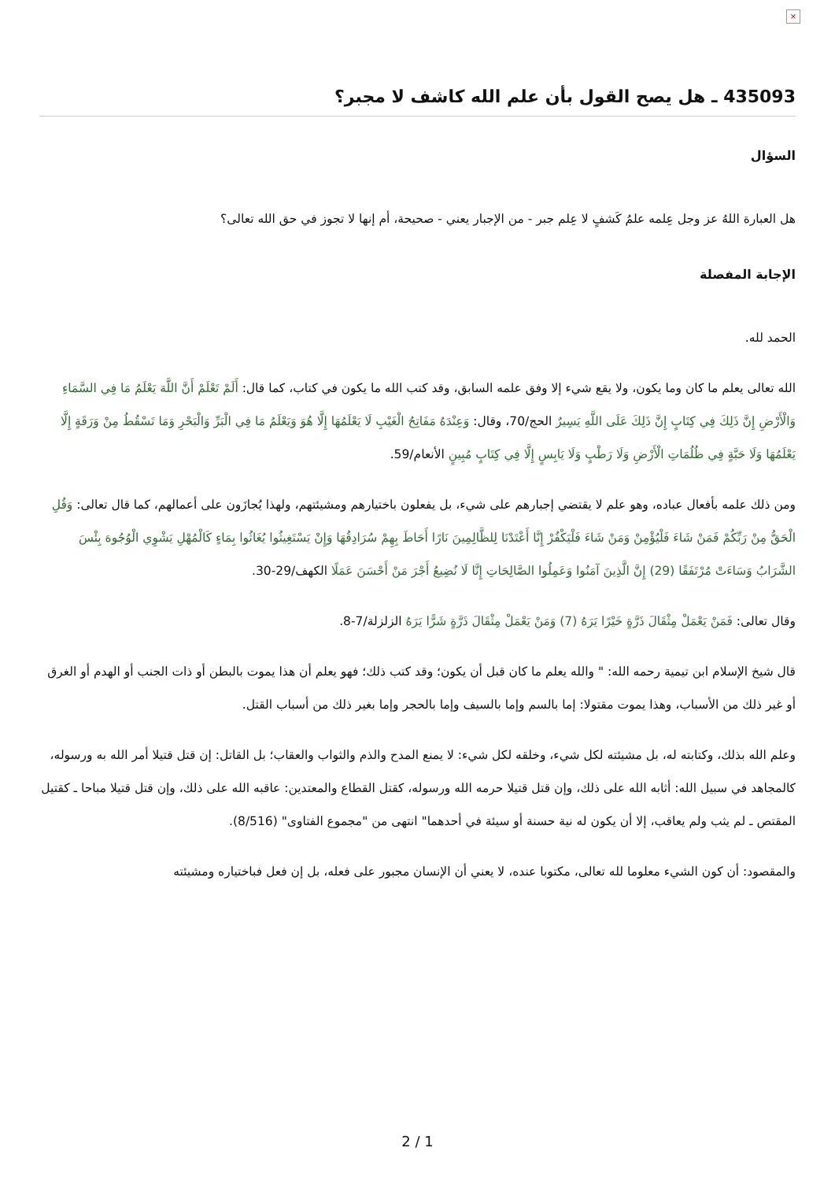×
435093 ـ هل يصح القول بأن علم الله كاشف لا مجبر؟
السؤال
هل العبارة اللهُ عز وجل عِلمه علمُ كَشفٍ لا عِلم جبر - من الإجبار يعني - صحيحة، أم إنها لا تجوز في حق الله تعالى؟
الإجابة المفصلة
الحمد لله.
الله تعالى يعلم ما كان وما يكون، ولا يقع شيء إلا وفق علمه السابق، وقد كتب الله ما يكون في كتاب، كما قال: أَلَمْ تَعْلَمْ أَنَّ اللَّهَ يَعْلَمُ مَا فِي السَّمَاءِ وَالْأَرْضِ إِنَّ ذَلِكَ فِي كِتَابٍ إِنَّ ذَلِكَ عَلَى اللَّهِ يَسِيرٌ الحج/70، وقال: وَعِنْدَهُ مَفَاتِحُ الْغَيْبِ لَا يَعْلَمُهَا إِلَّا هُوَ وَيَعْلَمُ مَا فِي الْبَرِّ وَالْبَحْرِ وَمَا تَسْقُطُ مِنْ وَرَقَةٍ إِلَّا يَعْلَمُهَا وَلَا حَبَّةٍ فِي ظُلُمَاتِ الْأَرْضِ وَلَا رَطْبٍ وَلَا يَابِسٍ إِلَّا فِي كِتَابٍ مُبِينٍ الأنعام/59.
ومن ذلك علمه بأفعال عباده، وهو علم لا يقتضي إجبارهم على شيء، بل يفعلون باختيارهم ومشيئتهم، ولهذا يُجازَون على أعمالهم، كما قال تعالى: وَقُلِ الْحَقُّ مِنْ رَبِّكُمْ فَمَنْ شَاءَ فَلْيُؤْمِنْ وَمَنْ شَاءَ فَلْيَكْفُرْ إِنَّا أَعْتَدْنَا لِلظَّالِمِينَ نَارًا أَحَاطَ بِهِمْ سُرَادِقُهَا وَإِنْ يَسْتَغِيثُوا يُغَاثُوا بِمَاءٍ كَالْمُهْلِ يَشْوِي الْوُجُوهَ بِئْسَ الشَّرَابُ وَسَاءَتْ مُرْتَفَقًا (29) إِنَّ الَّذِينَ آمَنُوا وَعَمِلُوا الصَّالِحَاتِ إِنَّا لَا نُضِيعُ أَجْرَ مَنْ أَحْسَنَ عَمَلًا الكهف/29-30.
وقال تعالى: فَمَنْ يَعْمَلْ مِثْقَالَ ذَرَّةٍ خَيْرًا يَرَهُ (7) وَمَنْ يَعْمَلْ مِثْقَالَ ذَرَّةٍ شَرًّا يَرَهُ الزلزلة/7-8.
قال شيخ الإسلام ابن تيمية رحمه الله: " والله يعلم ما كان قبل أن يكون؛ وقد كتب ذلك؛ فهو يعلم أن هذا يموت بالبطن أو ذات الجنب أو الهدم أو الغرق أو غير ذلك من الأسباب، وهذا يموت مقتولا: إما بالسم وإما بالسيف وإما بالحجر وإما بغير ذلك من أسباب القتل.
وعلم الله بذلك، وكتابته له، بل مشيئته لكل شيء، وخلقه لكل شيء: لا يمنع المدح والذم والثواب والعقاب؛ بل القاتل: إن قتل قتيلا أمر الله به ورسوله، كالمجاهد في سبيل الله: أثابه الله على ذلك، وإن قتل قتيلا حرمه الله ورسوله، كقتل القطاع والمعتدين: عاقبه الله على ذلك، وإن قتل قتيلا مباحا ـ كقتيل المقتص ـ لم يثب ولم يعاقب، إلا أن يكون له نية حسنة أو سيئة في أحدهما" انتهى من "مجموع الفتاوى" (8/516).
والمقصود: أن كون الشيء معلوما لله تعالى، مكتوبا عنده، لا يعني أن الإنسان مجبور على فعله، بل إن فعل فباختياره ومشيئته
2 / 1